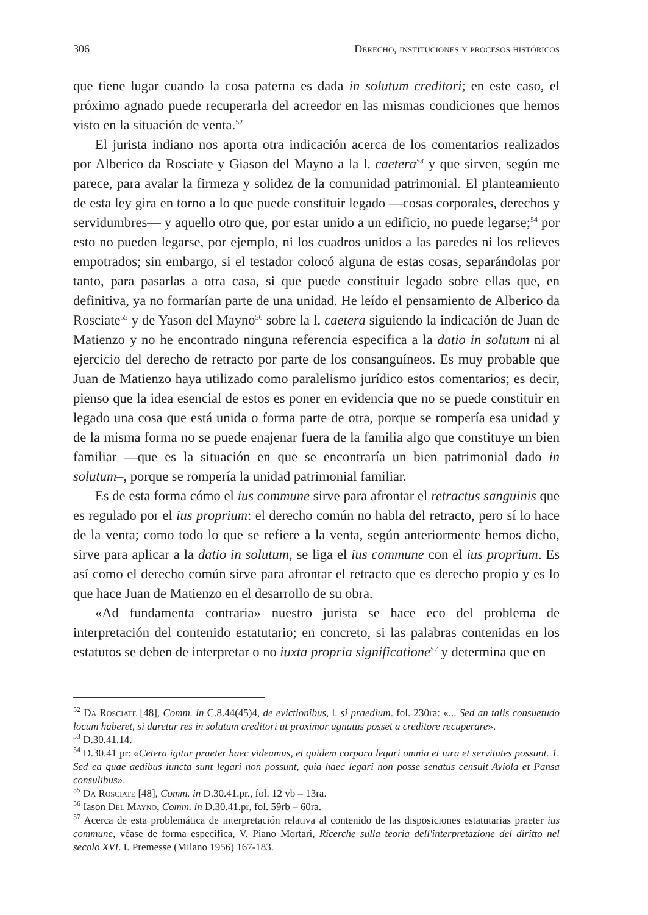306 Derecho, instituciones y procesos históricos
que tiene lugar cuando la cosa paterna es dada in solutum creditori; en este caso, el próximo agnado puede recuperarla del acreedor en las mismas condiciones que hemos visto en la situación de venta.<sup>52</sup>
El jurista indiano nos aporta otra indicación acerca de los comentarios realizados por Alberico da Rosciate y Giason del Mayno a la l. caetera<sup>53</sup> y que sirven, según me parece, para avalar la firmeza y solidez de la comunidad patrimonial. El planteamiento de esta ley gira en torno a lo que puede constituir legado —cosas corporales, derechos y servidumbres— y aquello otro que, por estar unido a un edificio, no puede legarse;<sup>54</sup> por esto no pueden legarse, por ejemplo, ni los cuadros unidos a las paredes ni los relieves empotrados; sin embargo, si el testador colocó alguna de estas cosas, separándolas por tanto, para pasarlas a otra casa, si que puede constituir legado sobre ellas que, en definitiva, ya no formarían parte de una unidad. He leído el pensamiento de Alberico da Rosciate<sup>55</sup> y de Yason del Mayno<sup>56</sup> sobre la l. caetera siguiendo la indicación de Juan de Matienzo y no he encontrado ninguna referencia especifica a la datio in solutum ni al ejercicio del derecho de retracto por parte de los consanguíneos. Es muy probable que Juan de Matienzo haya utilizado como paralelismo jurídico estos comentarios; es decir, pienso que la idea esencial de estos es poner en evidencia que no se puede constituir en legado una cosa que está unida o forma parte de otra, porque se rompería esa unidad y de la misma forma no se puede enajenar fuera de la familia algo que constituye un bien familiar —que es la situación en que se encontraría un bien patrimonial dado in solutum–, porque se rompería la unidad patrimonial familiar.
Es de esta forma cómo el ius commune sirve para afrontar el retractus sanguinis que es regulado por el ius proprium: el derecho común no habla del retracto, pero sí lo hace de la venta; como todo lo que se refiere a la venta, según anteriormente hemos dicho, sirve para aplicar a la datio in solutum, se liga el ius commune con el ius proprium. Es así como el derecho común sirve para afrontar el retracto que es derecho propio y es lo que hace Juan de Matienzo en el desarrollo de su obra.
«Ad fundamenta contraria» nuestro jurista se hace eco del problema de interpretación del contenido estatutario; en concreto, si las palabras contenidas en los estatutos se deben de interpretar o no iuxta propria significatione<sup>57</sup> y determina que en
<sup>52</sup> Da Rosciate [48], Comm. in C.8.44(45)4, de evictionibus, l. si praedium. fol. 230ra: «... Sed an talis consuetudo locum haberet, si daretur res in solutum creditori ut proximor agnatus posset a creditore recuperare».
<sup>53</sup> D.30.41.14.
<sup>54</sup> D.30.41 pr: «Cetera igitur praeter haec videamus, et quidem corpora legari omnia et iura et servitutes possunt. 1. Sed ea quae aedibus iuncta sunt legari non possunt, quia haec legari non posse senatus censuit Aviola et Pansa consulibus».
<sup>55</sup> Da Rosciate [48], Comm. in D.30.41.pr., fol. 12 vb – 13ra.
<sup>56</sup> Iason Del Mayno, Comm. in D.30.41.pr, fol. 59rb – 60ra.
<sup>57</sup> Acerca de esta problemática de interpretación relativa al contenido de las disposiciones estatutarias praeter ius commune, véase de forma especifica, V. Piano Mortari, Ricerche sulla teoria dell'interpretazione del diritto nel secolo XVI. I. Premesse (Milano 1956) 167-183.